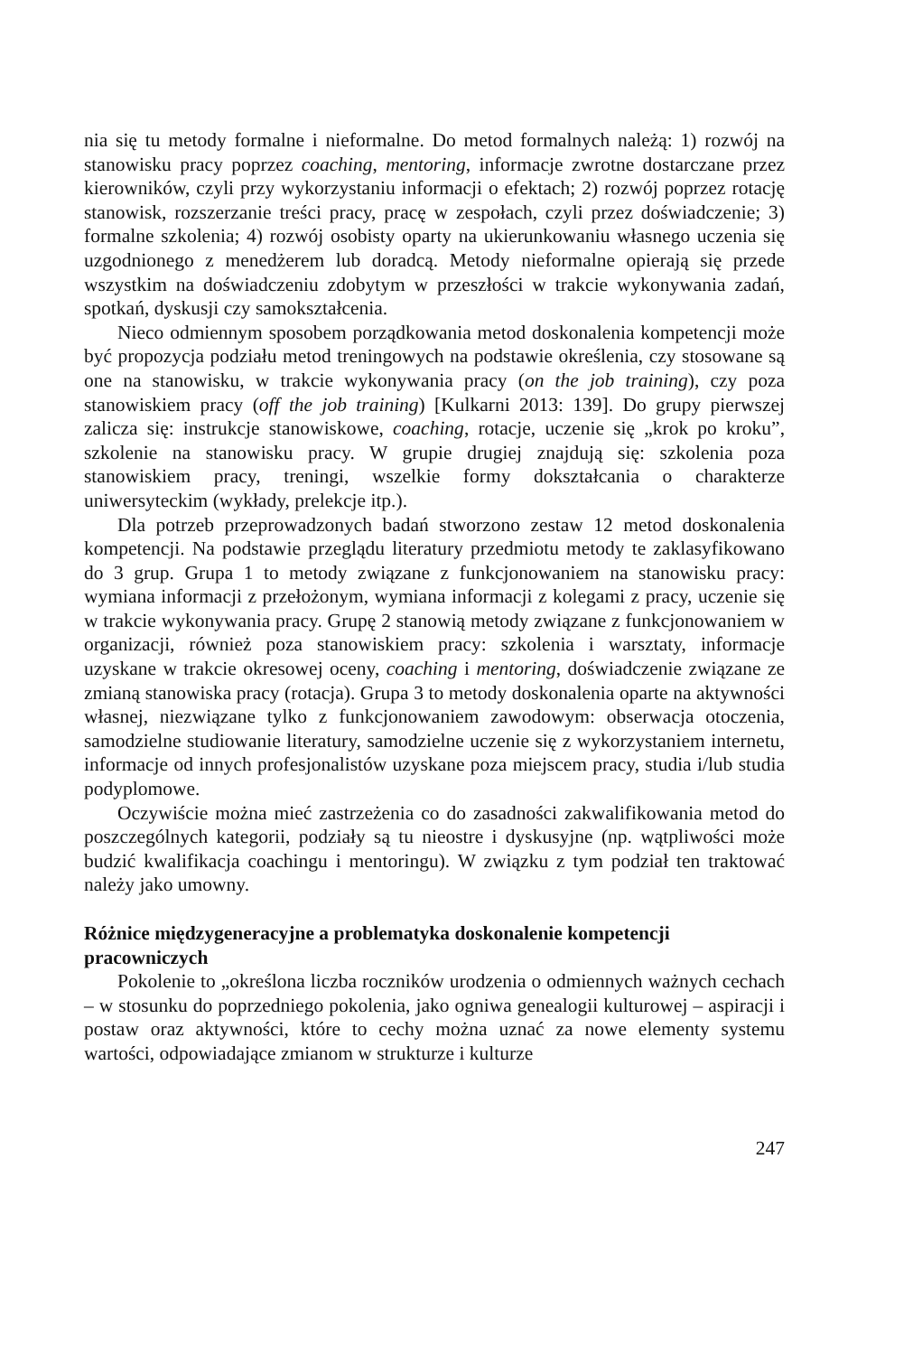nia się tu metody formalne i nieformalne. Do metod formalnych należą: 1) rozwój na stanowisku pracy poprzez coaching, mentoring, informacje zwrotne dostarczane przez kierowników, czyli przy wykorzystaniu informacji o efektach; 2) rozwój poprzez rotację stanowisk, rozszerzanie treści pracy, pracę w zespołach, czyli przez doświadczenie; 3) formalne szkolenia; 4) rozwój osobisty oparty na ukierunkowaniu własnego uczenia się uzgodnionego z menedżerem lub doradcą. Metody nieformalne opierają się przede wszystkim na doświadczeniu zdobytym w przeszłości w trakcie wykonywania zadań, spotkań, dyskusji czy samokształcenia.
Nieco odmiennym sposobem porządkowania metod doskonalenia kompetencji może być propozycja podziału metod treningowych na podstawie określenia, czy stosowane są one na stanowisku, w trakcie wykonywania pracy (on the job training), czy poza stanowiskiem pracy (off the job training) [Kulkarni 2013: 139]. Do grupy pierwszej zalicza się: instrukcje stanowiskowe, coaching, rotacje, uczenie się „krok po kroku”, szkolenie na stanowisku pracy. W grupie drugiej znajdują się: szkolenia poza stanowiskiem pracy, treningi, wszelkie formy dokształcania o charakterze uniwersyteckim (wykłady, prelekcje itp.).
Dla potrzeb przeprowadzonych badań stworzono zestaw 12 metod doskonalenia kompetencji. Na podstawie przeglądu literatury przedmiotu metody te zaklasyfikowano do 3 grup. Grupa 1 to metody związane z funkcjonowaniem na stanowisku pracy: wymiana informacji z przełożonym, wymiana informacji z kolegami z pracy, uczenie się w trakcie wykonywania pracy. Grupę 2 stanowią metody związane z funkcjonowaniem w organizacji, również poza stanowiskiem pracy: szkolenia i warsztaty, informacje uzyskane w trakcie okresowej oceny, coaching i mentoring, doświadczenie związane ze zmianą stanowiska pracy (rotacja). Grupa 3 to metody doskonalenia oparte na aktywności własnej, niezwiązane tylko z funkcjonowaniem zawodowym: obserwacja otoczenia, samodzielne studiowanie literatury, samodzielne uczenie się z wykorzystaniem internetu, informacje od innych profesjonalistów uzyskane poza miejscem pracy, studia i/lub studia podyplomowe.
Oczywiście można mieć zastrzeżenia co do zasadności zakwalifikowania metod do poszczególnych kategorii, podziały są tu nieostre i dyskusyjne (np. wątpliwości może budzić kwalifikacja coachingu i mentoringu). W związku z tym podział ten traktować należy jako umowny.
Różnice międzygeneracyjne a problematyka doskonalenie kompetencji pracowniczych
Pokolenie to „określona liczba roczników urodzenia o odmiennych ważnych cechach – w stosunku do poprzedniego pokolenia, jako ogniwa genealogii kulturowej – aspiracji i postaw oraz aktywności, które to cechy można uznać za nowe elementy systemu wartości, odpowiadające zmianom w strukturze i kulturze
247